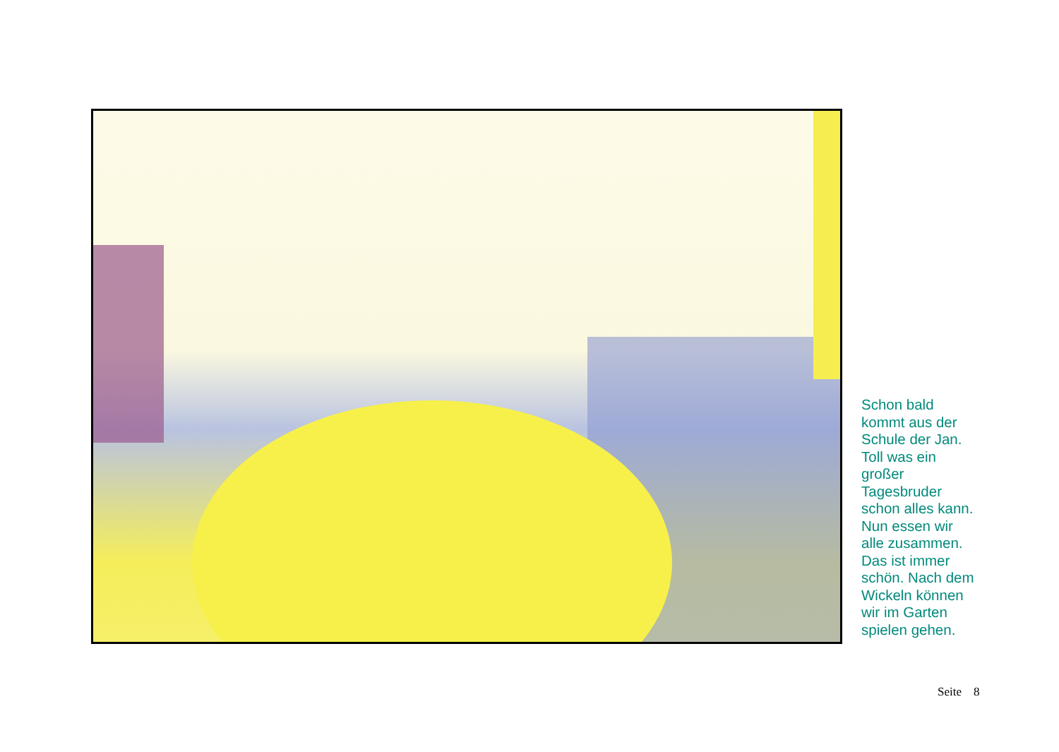Schon bald
kommt aus der
Schule der Jan.
Toll was ein
großer
Tagesbruder
schon alles kann.
Nun essen wir
alle zusammen.
Das ist immer
schön. Nach dem
Wickeln können
wir im Garten
spielen gehen.
Seite 8